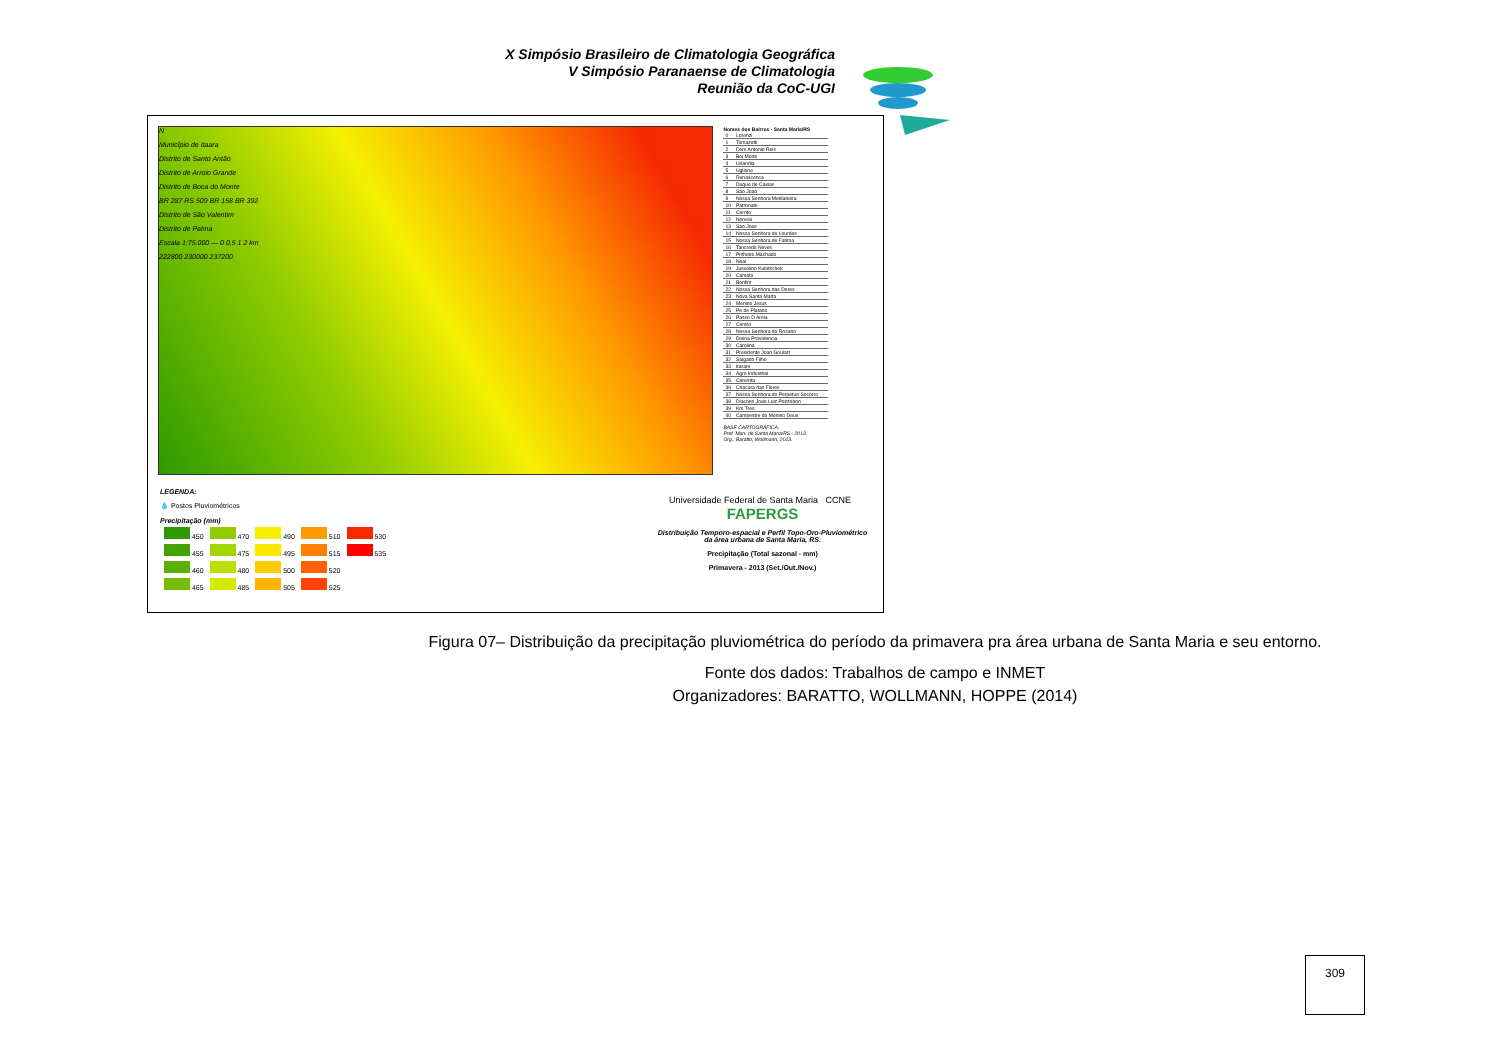X Simpósio Brasileiro de Climatologia Geográfica
V Simpósio Paranaense de Climatologia
Reunião da CoC-UGI
N
Município de Itaara
Distrito de Santo Antão
Distrito de Arroio Grande
Distrito de Boca do Monte
BR 287 RS 509 BR 158 BR 392
Distrito de São Valentim
Distrito de Palma
Escala 1:75.000 — 0 0,5 1 2 km
222800 230000 237200
Nomes dos Bairros - Santa Maria/RS
| 0 | Lorenzi |
| 1 | Tomazetti |
| 2 | Dom Antonio Reis |
| 3 | Boi Morto |
| 4 | Urlandia |
| 5 | Uglione |
| 6 | Renascenca |
| 7 | Duque de Caxias |
| 8 | Sao Joao |
| 9 | Nossa Senhora Medianeira |
| 10 | Patronato |
| 11 | Cerrito |
| 12 | Noneai |
| 13 | Sao Jose |
| 14 | Nossa Senhora de Lourdes |
| 15 | Nossa Senhora de Fatima |
| 16 | Tancredo Neves |
| 17 | Pinheiro Machado |
| 18 | Noal |
| 19 | Juscelino Kubitschek |
| 20 | Camobi |
| 21 | Bonfim |
| 22 | Nossa Senhora das Dores |
| 23 | Nova Santa Marta |
| 24 | Menino Jesus |
| 25 | Pe de Platano |
| 26 | Passo D Areia |
| 27 | Centro |
| 28 | Nossa Senhora do Rosario |
| 29 | Divina Providencia |
| 30 | Carolina |
| 31 | Presidente Joao Goulart |
| 32 | Salgado Filho |
| 33 | Itarare |
| 34 | Agro Industrial |
| 35 | Caturrita |
| 36 | Chacara das Flores |
| 37 | Nossa Senhora do Perpetuo Socorro |
| 38 | Diacono Joao Luiz Pozzobon |
| 39 | Km Tres |
| 40 | Campestre do Menino Deus |
BASE CARTOGRÁFICA:
Pref. Mun. de Santa Maria/RS - 2013.
Org.: Baratto; Wollmann, 2013.
LEGENDA:
💧 Postos Pluviométricos
Precipitação (mm)
| 450 | 470 | 490 | 510 | 530 |
| 455 | 475 | 495 | 515 | 535 |
| 460 | 480 | 500 | 520 | |
| 465 | 485 | 505 | 525 | |
Universidade Federal de Santa Maria CCNE FAPERGS
Distribuição Temporo-espacial e Perfil Topo-Oro-Pluviométrico da área urbana de Santa Maria, RS.
Precipitação (Total sazonal - mm)
Primavera - 2013 (Set./Out./Nov.)
Figura 07– Distribuição da precipitação pluviométrica do período da primavera pra área urbana de Santa Maria e seu entorno.
Fonte dos dados: Trabalhos de campo e INMET
Organizadores: BARATTO, WOLLMANN, HOPPE (2014)
309